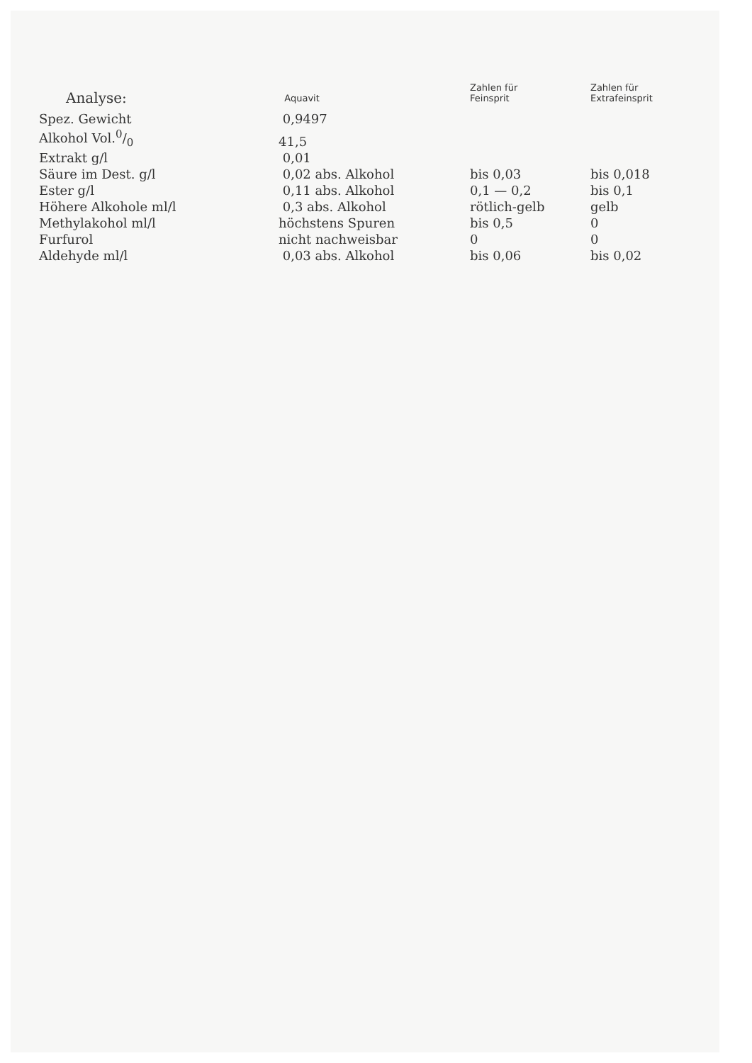| Analyse: | Aquavit | Zahlen für Feinsprit | Zahlen für Extrafeinsprit |
| --- | --- | --- | --- |
| Spez. Gewicht | 0,9497 | | |
| Alkohol Vol.0/0 | 41,5 | | |
| Extrakt g/l | 0,01 | | |
| Säure im Dest. g/l | 0,02 abs. Alkohol | bis 0,03 | bis 0,018 |
| Ester g/l | 0,11 abs. Alkohol | 0,1 — 0,2 | bis 0,1 |
| Höhere Alkohole ml/l | 0,3 abs. Alkohol | rötlich-gelb | gelb |
| Methylakohol ml/l | höchstens Spuren | bis 0,5 | 0 |
| Furfurol | nicht nachweisbar | 0 | 0 |
| Aldehyde ml/l | 0,03 abs. Alkohol | bis 0,06 | bis 0,02 |